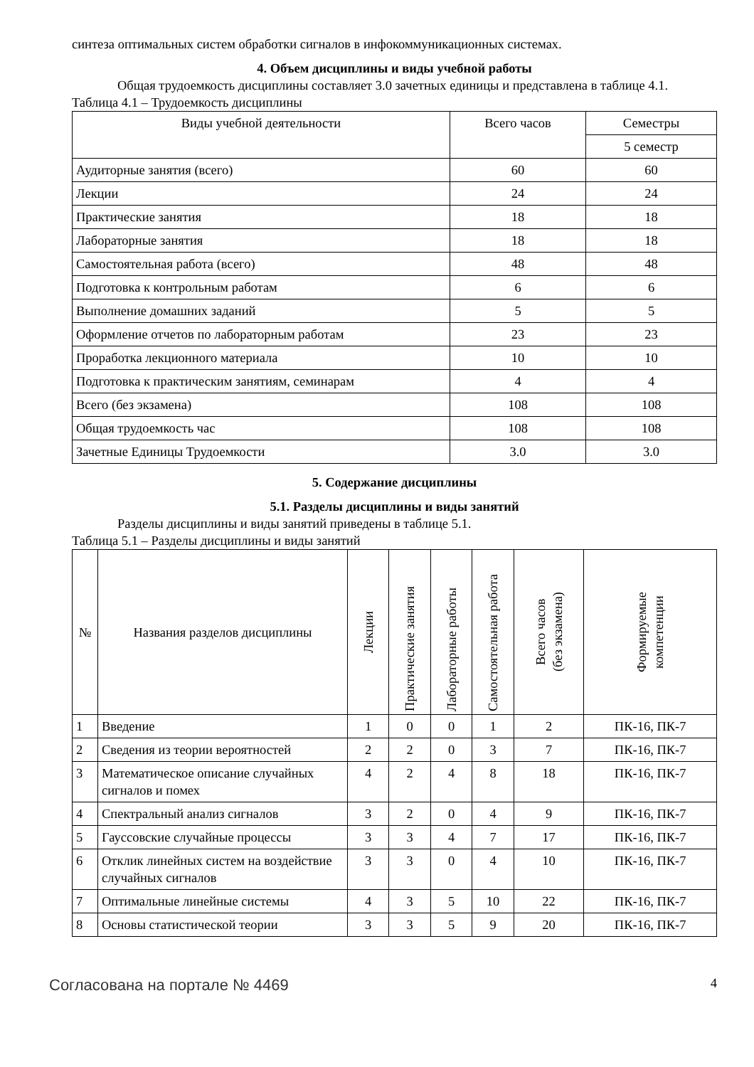синтеза оптимальных систем обработки сигналов в инфокоммуникационных системах.
4. Объем дисциплины и виды учебной работы
Общая трудоемкость дисциплины составляет 3.0 зачетных единицы и представлена в таблице 4.1.
Таблица 4.1 – Трудоемкость дисциплины
| Виды учебной деятельности | Всего часов | Семестры |
| --- | --- | --- |
| | | 5 семестр |
| Аудиторные занятия (всего) | 60 | 60 |
| Лекции | 24 | 24 |
| Практические занятия | 18 | 18 |
| Лабораторные занятия | 18 | 18 |
| Самостоятельная работа (всего) | 48 | 48 |
| Подготовка к контрольным работам | 6 | 6 |
| Выполнение домашних заданий | 5 | 5 |
| Оформление отчетов по лабораторным работам | 23 | 23 |
| Проработка лекционного материала | 10 | 10 |
| Подготовка к практическим занятиям, семинарам | 4 | 4 |
| Всего (без экзамена) | 108 | 108 |
| Общая трудоемкость час | 108 | 108 |
| Зачетные Единицы Трудоемкости | 3.0 | 3.0 |
5. Содержание дисциплины
5.1. Разделы дисциплины и виды занятий
Разделы дисциплины и виды занятий приведены в таблице 5.1.
Таблица 5.1 – Разделы дисциплины и виды занятий
| № | Названия разделов дисциплины | Лекции | Практические занятия | Лабораторные работы | Самостоятельная работа | Всего часов (без экзамена) | Формируемые компетенции |
| --- | --- | --- | --- | --- | --- | --- | --- |
| 1 | Введение | 1 | 0 | 0 | 1 | 2 | ПК-16, ПК-7 |
| 2 | Сведения из теории вероятностей | 2 | 2 | 0 | 3 | 7 | ПК-16, ПК-7 |
| 3 | Математическое описание случайных сигналов и помех | 4 | 2 | 4 | 8 | 18 | ПК-16, ПК-7 |
| 4 | Спектральный анализ сигналов | 3 | 2 | 0 | 4 | 9 | ПК-16, ПК-7 |
| 5 | Гауссовские случайные процессы | 3 | 3 | 4 | 7 | 17 | ПК-16, ПК-7 |
| 6 | Отклик линейных систем на воздействие случайных сигналов | 3 | 3 | 0 | 4 | 10 | ПК-16, ПК-7 |
| 7 | Оптимальные линейные системы | 4 | 3 | 5 | 10 | 22 | ПК-16, ПК-7 |
| 8 | Основы статистической теории | 3 | 3 | 5 | 9 | 20 | ПК-16, ПК-7 |
Согласована на портале № 4469 4